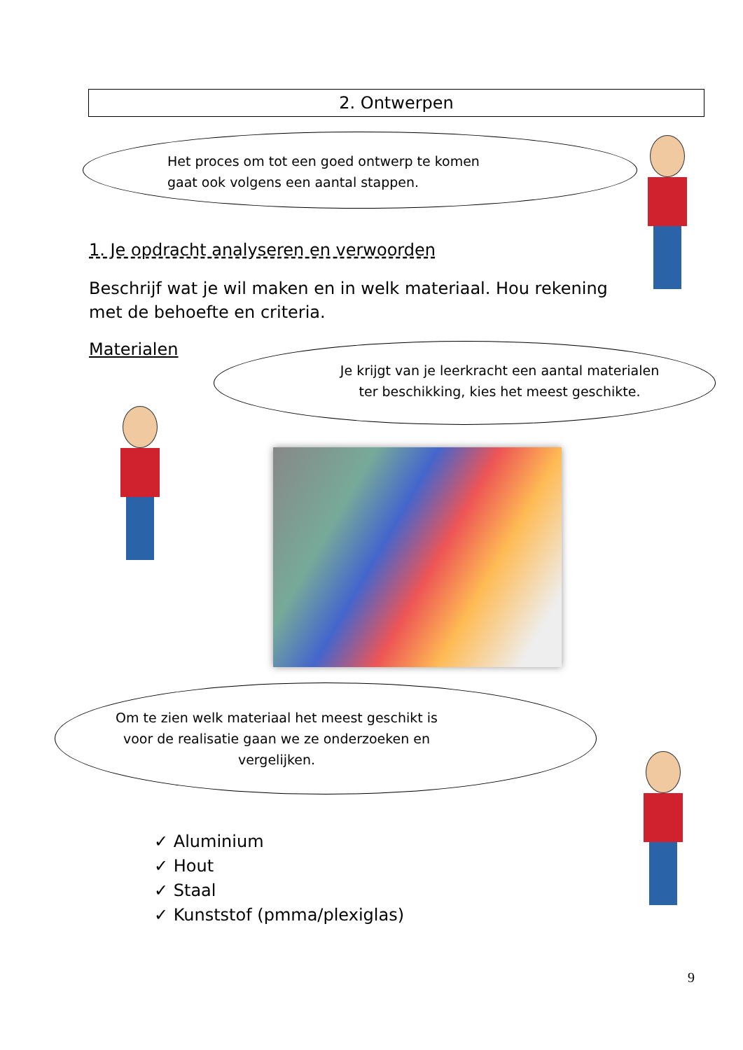2. Ontwerpen
Het proces om tot een goed ontwerp te komen
gaat ook volgens een aantal stappen.
1. Je opdracht analyseren en verwoorden
Beschrijf wat je wil maken en in welk materiaal. Hou rekening met de behoefte en criteria.
Materialen
Je krijgt van je leerkracht een aantal materialen
ter beschikking, kies het meest geschikte.
Om te zien welk materiaal het meest geschikt is
voor de realisatie gaan we ze onderzoeken en
vergelijken.
✓ Aluminium
✓ Hout
✓ Staal
✓ Kunststof (pmma/plexiglas)
9